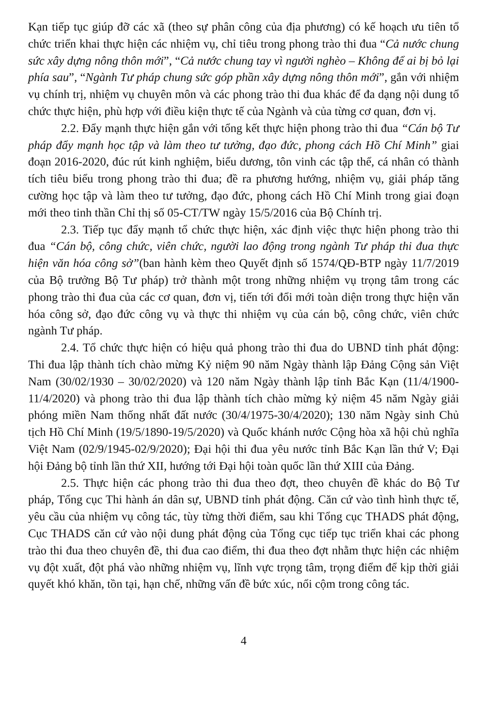Kạn tiếp tục giúp đỡ các xã (theo sự phân công của địa phương) có kế hoạch ưu tiên tổ chức triển khai thực hiện các nhiệm vụ, chỉ tiêu trong phong trào thi đua “Cả nước chung sức xây dựng nông thôn mới”, “Cả nước chung tay vì người nghèo – Không để ai bị bỏ lại phía sau”, “Ngành Tư pháp chung sức góp phần xây dựng nông thôn mới”, gắn với nhiệm vụ chính trị, nhiệm vụ chuyên môn và các phong trào thi đua khác để đa dạng nội dung tổ chức thực hiện, phù hợp với điều kiện thực tế của Ngành và của từng cơ quan, đơn vị.
2.2. Đẩy mạnh thực hiện gắn với tổng kết thực hiện phong trào thi đua “Cán bộ Tư pháp đẩy mạnh học tập và làm theo tư tưởng, đạo đức, phong cách Hồ Chí Minh” giai đoạn 2016-2020, đúc rút kinh nghiệm, biểu dương, tôn vinh các tập thể, cá nhân có thành tích tiêu biểu trong phong trào thi đua; đề ra phương hướng, nhiệm vụ, giải pháp tăng cường học tập và làm theo tư tưởng, đạo đức, phong cách Hồ Chí Minh trong giai đoạn mới theo tinh thần Chỉ thị số 05-CT/TW ngày 15/5/2016 của Bộ Chính trị.
2.3. Tiếp tục đẩy mạnh tổ chức thực hiện, xác định việc thực hiện phong trào thi đua “Cán bộ, công chức, viên chức, người lao động trong ngành Tư pháp thi đua thực hiện văn hóa công sở”(ban hành kèm theo Quyết định số 1574/QĐ-BTP ngày 11/7/2019 của Bộ trưởng Bộ Tư pháp) trở thành một trong những nhiệm vụ trọng tâm trong các phong trào thi đua của các cơ quan, đơn vị, tiến tới đổi mới toàn diện trong thực hiện văn hóa công sở, đạo đức công vụ và thực thi nhiệm vụ của cán bộ, công chức, viên chức ngành Tư pháp.
2.4. Tổ chức thực hiện có hiệu quả phong trào thi đua do UBND tỉnh phát động: Thi đua lập thành tích chào mừng Kỷ niệm 90 năm Ngày thành lập Đảng Cộng sản Việt Nam (30/02/1930 – 30/02/2020) và 120 năm Ngày thành lập tỉnh Bắc Kạn (11/4/1900-11/4/2020) và phong trào thi đua lập thành tích chào mừng kỷ niệm 45 năm Ngày giải phóng miền Nam thống nhất đất nước (30/4/1975-30/4/2020); 130 năm Ngày sinh Chủ tịch Hồ Chí Minh (19/5/1890-19/5/2020) và Quốc khánh nước Cộng hòa xã hội chủ nghĩa Việt Nam (02/9/1945-02/9/2020); Đại hội thi đua yêu nước tỉnh Bắc Kạn lần thứ V; Đại hội Đảng bộ tỉnh lần thứ XII, hướng tới Đại hội toàn quốc lần thứ XIII của Đảng.
2.5. Thực hiện các phong trào thi đua theo đợt, theo chuyên đề khác do Bộ Tư pháp, Tổng cục Thi hành án dân sự, UBND tỉnh phát động. Căn cứ vào tình hình thực tế, yêu cầu của nhiệm vụ công tác, tùy từng thời điểm, sau khi Tổng cục THADS phát động, Cục THADS căn cứ vào nội dung phát động của Tổng cục tiếp tục triển khai các phong trào thi đua theo chuyên đề, thi đua cao điểm, thi đua theo đợt nhằm thực hiện các nhiệm vụ đột xuất, đột phá vào những nhiệm vụ, lĩnh vực trọng tâm, trọng điểm để kịp thời giải quyết khó khăn, tồn tại, hạn chế, những vấn đề bức xúc, nổi cộm trong công tác.
4